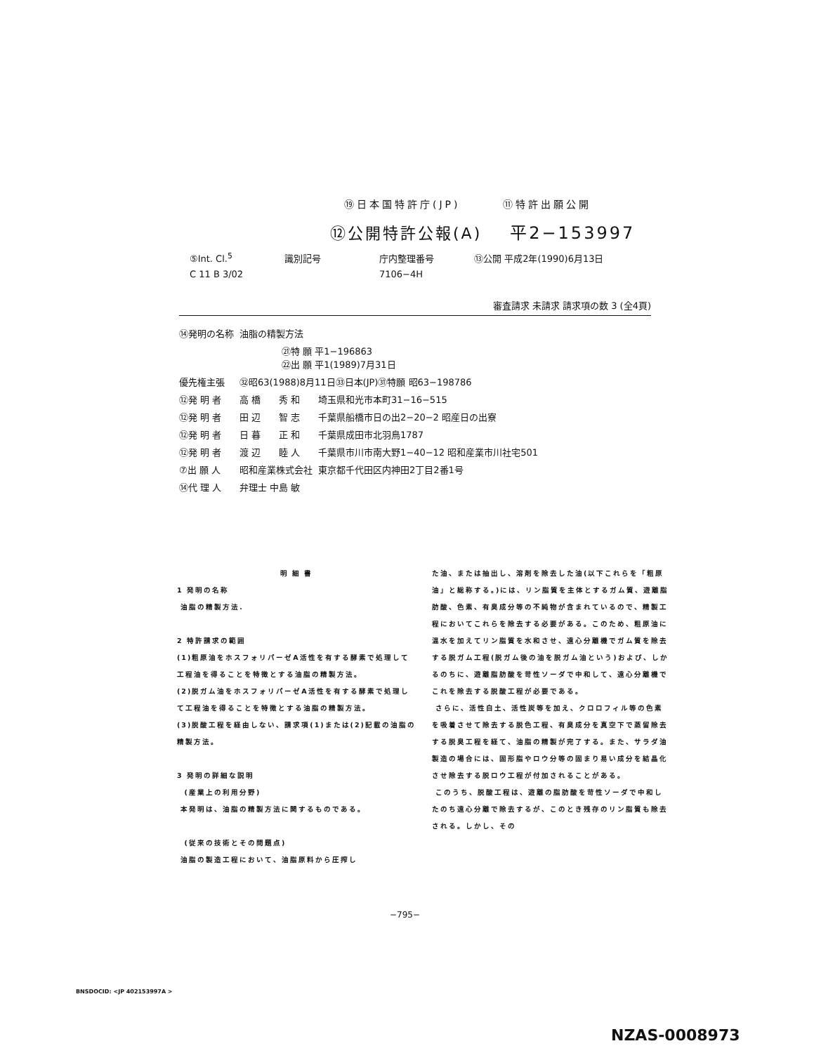⑲日本国特許庁(JP) ⑪特許出願公開
⑫公開特許公報(A) 平2−153997
| ⑤Int. Cl.<sup>5</sup> | 識別記号 | 庁内整理番号 | ⑬公開 平成2年(1990)6月13日 |
| C 11 B 3/02 | | 7106−4H | |
審査請求 未請求 請求項の数 3 (全4頁)
| ⑭発明の名称 | 油脂の精製方法 | | |
| | ㉑特 願 平1−196863 ㉒出 願 平1(1989)7月31日 | | |
| 優先権主張 | ㉜昭63(1988)8月11日㉝日本(JP)㉛特願 昭63−198786 | | |
| ⑫発 明 者 | 高 橋 | 秀 和 | 埼玉県和光市本町31−16−515 |
| ⑫発 明 者 | 田 辺 | 智 志 | 千葉県船橋市日の出2−20−2 昭産日の出寮 |
| ⑫発 明 者 | 日 暮 | 正 和 | 千葉県成田市北羽鳥1787 |
| ⑫発 明 者 | 渡 辺 | 睦 人 | 千葉県市川市南大野1−40−12 昭和産業市川社宅501 |
| ⑦出 願 人 | 昭和産業株式会社 | | 東京都千代田区内神田2丁目2番1号 |
| ⑭代 理 人 | 弁理士 中島 敏 | | |
明 細 書
1 発明の名称
油脂の精製方法.
2 特許請求の範囲
(1)粗原油をホスフォリパーゼA活性を有する酵素で処理して工程油を得ることを特徴とする油脂の精製方法。
(2)脱ガム油をホスフォリパーゼA活性を有する酵素で処理して工程油を得ることを特徴とする油脂の精製方法。
(3)脱酸工程を経由しない、請求項(1)または(2)記載の油脂の精製方法。
3 発明の詳細な説明
(産業上の利用分野)
本発明は、油脂の精製方法に関するものである。
(従来の技術とその問題点)
油脂の製造工程において、油脂原料から圧搾し
た油、または抽出し、溶剤を除去した油(以下これらを「粗原油」と総称する。)には、リン脂質を主体とするガム質、遊離脂肪酸、色素、有臭成分等の不純物が含まれているので、精製工程においてこれらを除去する必要がある。このため、粗原油に温水を加えてリン脂質を水和させ、遠心分離機でガム質を除去する脱ガム工程(脱ガム後の油を脱ガム油という)および、しかるのちに、遊離脂肪酸を苛性ソーダで中和して、遠心分離機でこれを除去する脱酸工程が必要である。
さらに、活性白土、活性炭等を加え、クロロフィル等の色素を吸着させて除去する脱色工程、有臭成分を真空下で蒸留除去する脱臭工程を経て、油脂の精製が完了する。また、サラダ油製造の場合には、固形脂やロウ分等の固まり易い成分を結晶化させ除去する脱ロウ工程が付加されることがある。
このうち、脱酸工程は、遊離の脂肪酸を苛性ソーダで中和したのち遠心分離で除去するが、このとき残存のリン脂質も除去される。しかし、その
−795−
BNSDOCID: <JP 402153997A >
NZAS-0008973